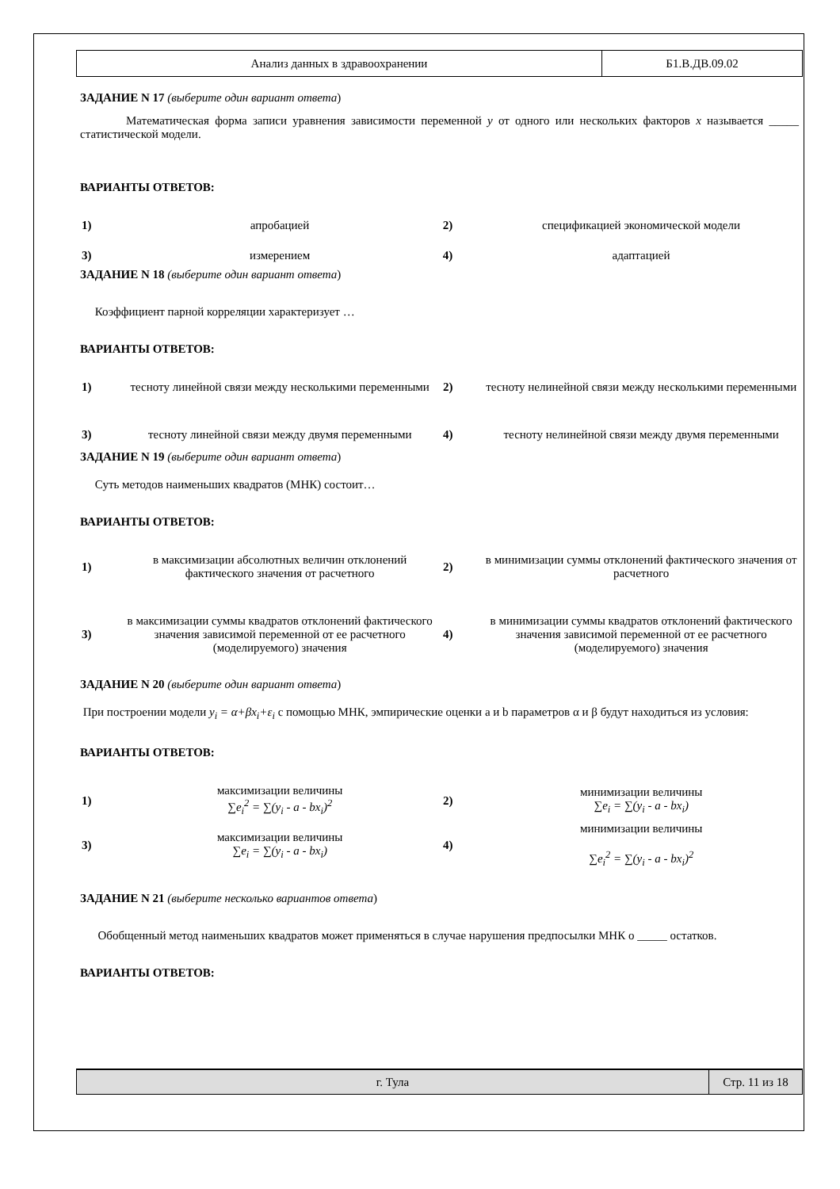| Анализ данных в здравоохранении | Б1.В.ДВ.09.02 |
ЗАДАНИЕ N 17 (выберите один вариант ответа)
Математическая форма записи уравнения зависимости переменной y от одного или нескольких факторов x называется _____ статистической модели.
ВАРИАНТЫ ОТВЕТОВ:
| 1) | апробацией | 2) | спецификацией экономической модели |
| 3) | измерением | 4) | адаптацией |
ЗАДАНИЕ N 18 (выберите один вариант ответа)
Коэффициент парной корреляции характеризует …
ВАРИАНТЫ ОТВЕТОВ:
| 1) | тесноту линейной связи между несколькими переменными | 2) | тесноту нелинейной связи между несколькими переменными |
| 3) | тесноту линейной связи между двумя переменными | 4) | тесноту нелинейной связи между двумя переменными |
ЗАДАНИЕ N 19 (выберите один вариант ответа)
Суть методов наименьших квадратов (МНК) состоит…
ВАРИАНТЫ ОТВЕТОВ:
| 1) | в максимизации абсолютных величин отклонений фактического значения от расчетного | 2) | в минимизации суммы отклонений фактического значения от расчетного |
| 3) | в максимизации суммы квадратов отклонений фактического значения зависимой переменной от ее расчетного (моделируемого) значения | 4) | в минимизации суммы квадратов отклонений фактического значения зависимой переменной от ее расчетного (моделируемого) значения |
ЗАДАНИЕ N 20 (выберите один вариант ответа)
При построении модели y<sub>i</sub> = α+βx<sub>i</sub>+ε<sub>i</sub> с помощью МНК, эмпирические оценки a и b параметров α и β будут находиться из условия:
ВАРИАНТЫ ОТВЕТОВ:
| 1) | максимизации величины ∑e<sub>i</sub><sup>2</sup> = ∑(y<sub>i</sub> - a - bx<sub>i</sub>)<sup>2</sup> | 2) | минимизации величины ∑e<sub>i</sub> = ∑(y<sub>i</sub> - a - bx<sub>i</sub>) |
| 3) | максимизации величины ∑e<sub>i</sub> = ∑(y<sub>i</sub> - a - bx<sub>i</sub>) | 4) | минимизации величины ∑e<sub>i</sub><sup>2</sup> = ∑(y<sub>i</sub> - a - bx<sub>i</sub>)<sup>2</sup> |
ЗАДАНИЕ N 21 (выберите несколько вариантов ответа)
Обобщенный метод наименьших квадратов может применяться в случае нарушения предпосылки МНК о _____ остатков.
ВАРИАНТЫ ОТВЕТОВ:
| г. Тула | Стр. 11 из 18 |